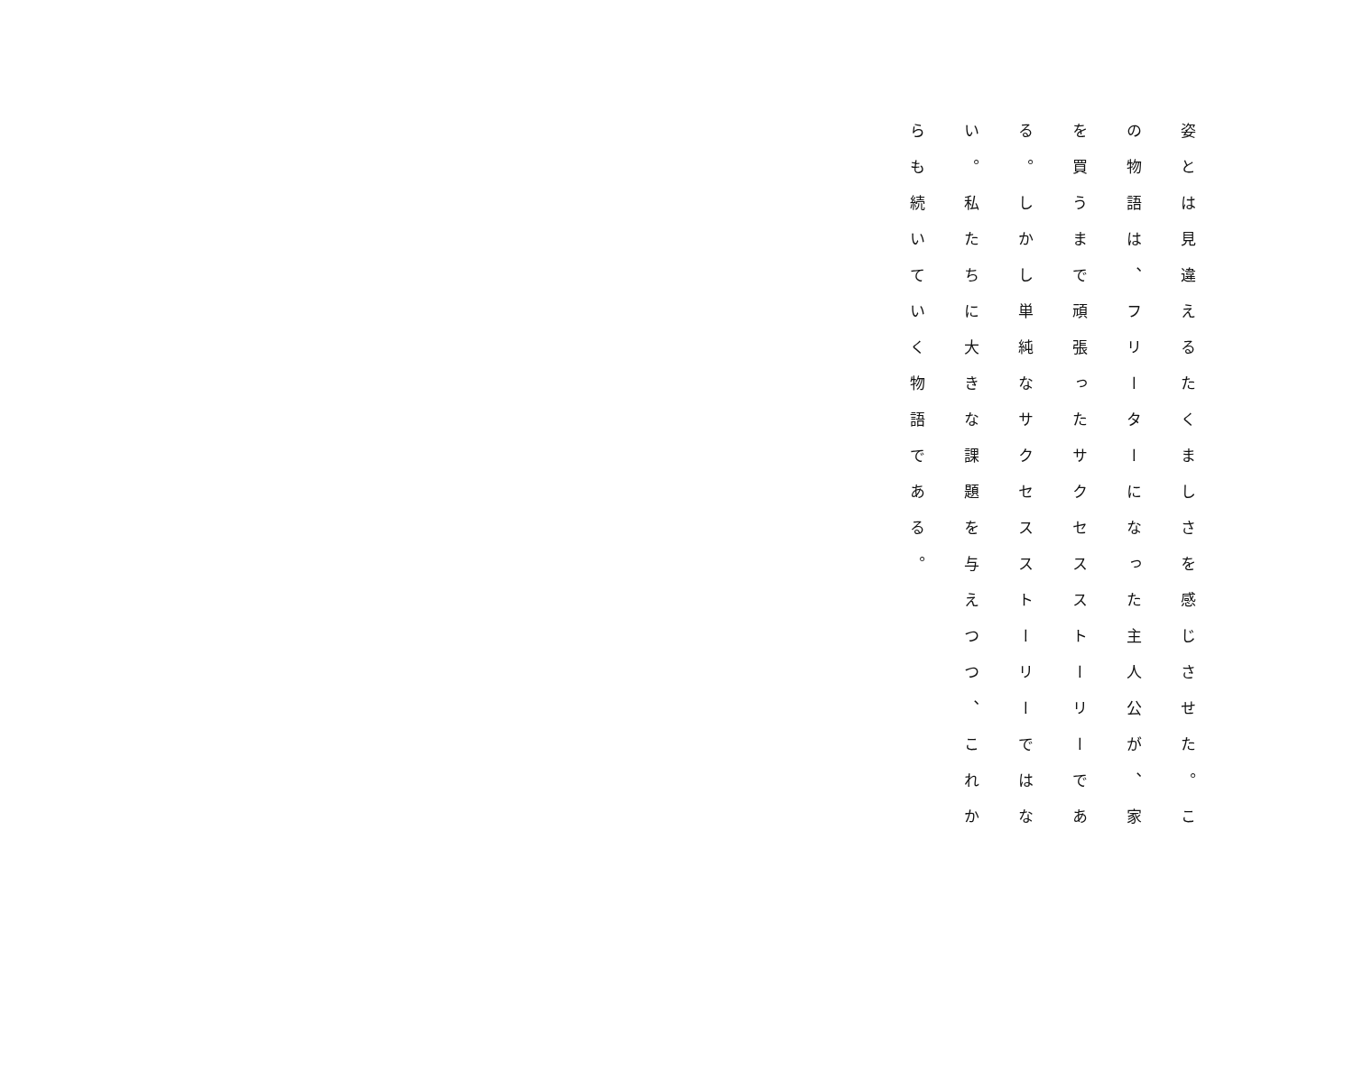姿とは見違えるたくましさを感じさせた。この物語は、フリーターになった主人公が、家を買うまで頑張ったサクセスストーリーである。しかし単純なサクセスストーリーではない。私たちに大きな課題を与えつつ、これからも続いていく物語である。